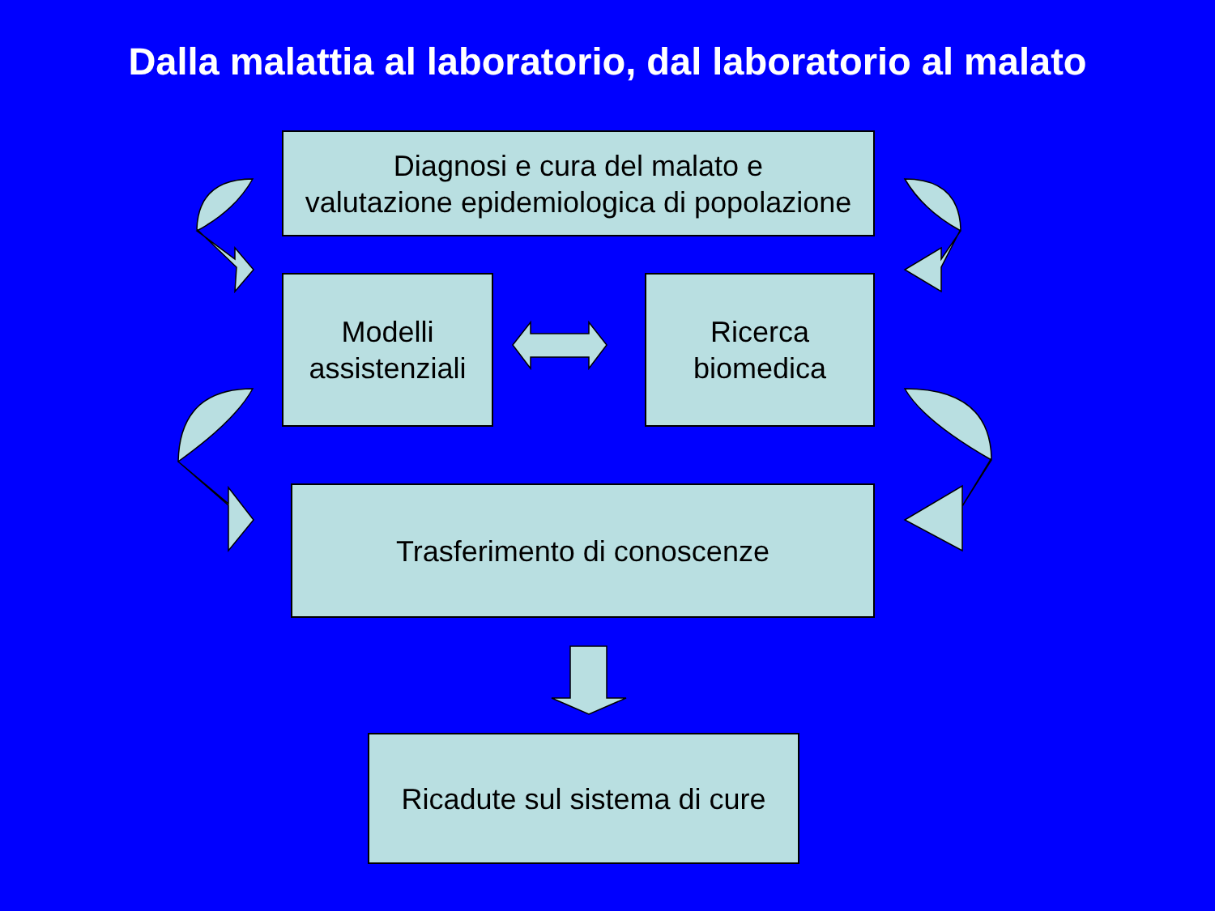Dalla malattia al laboratorio, dal laboratorio al malato
Diagnosi e cura del malato e
valutazione epidemiologica di popolazione
Modelli
assistenziali
Ricerca
biomedica
Trasferimento di conoscenze
Ricadute sul sistema di cure